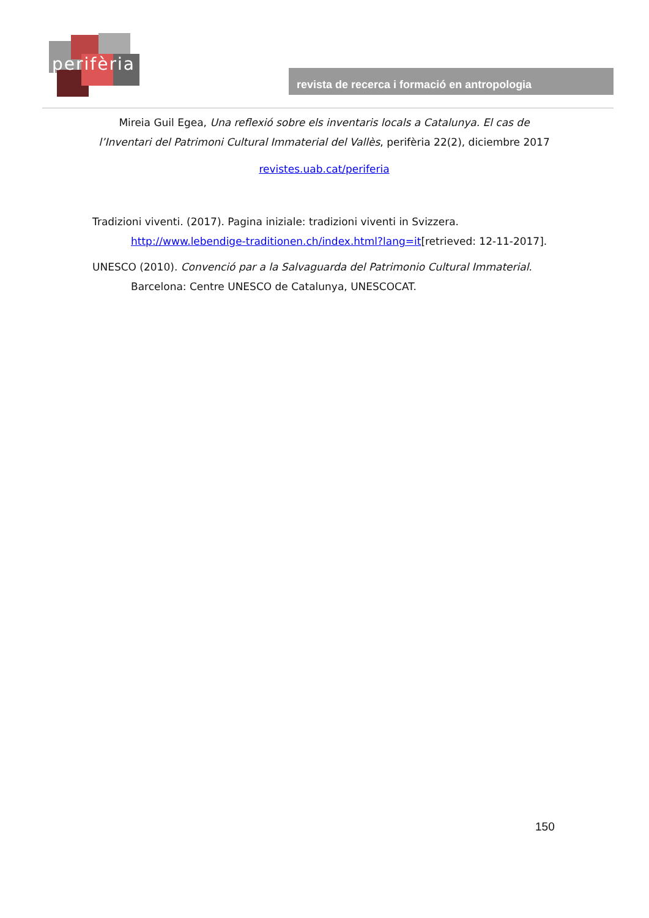perifèria
revista de recerca i formació en antropologia
Mireia Guil Egea, Una reflexió sobre els inventaris locals a Catalunya. El cas de l’Inventari del Patrimoni Cultural Immaterial del Vallès, perifèria 22(2), diciembre 2017
revistes.uab.cat/periferia
Tradizioni viventi. (2017). Pagina iniziale: tradizioni viventi in Svizzera. http://www.lebendige-traditionen.ch/index.html?lang=it[retrieved: 12-11-2017].
UNESCO (2010). Convenció par a la Salvaguarda del Patrimonio Cultural Immaterial. Barcelona: Centre UNESCO de Catalunya, UNESCOCAT.
150